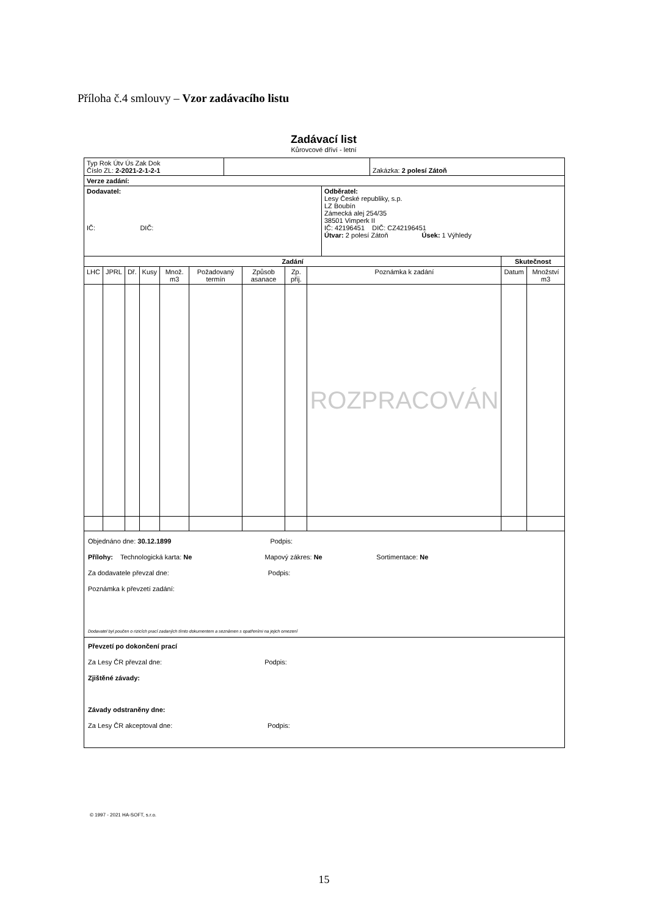Příloha č.4 smlouvy – Vzor zadávacího listu
Zadávací list
Kůrovcové dříví - letní
| Typ Rok Útv Ús Zak Dok Číslo ZL: 2-2021-2-1-2-1 | | Zakázka: 2 polesí Zátoň |
| Verze zadání: | | |
| Dodavatel: IČ: DIČ: | Odběratel: Lesy České republiky, s.p. LZ Boubín Zámecká alej 254/35 38501 Vimperk II IČ: 42196451 DIČ: CZ42196451 Útvar: 2 polesí Zátoň Úsek: 1 Výhledy |
| Zadání | | | | | | | | | Skutečnost | |
| --- | --- | --- | --- | --- | --- | --- | --- | --- | --- | --- |
| LHC | JPRL | Dř. | Kusy | Množ. m3 | Požadovaný termín | Způsob asanace | Zp. přij. | Poznámka k zadání | Datum | Množství m3 |
| | | | | | | | | ROZPRACOVÁN | | |
Objednáno dne: 30.12.1899 Podpis:
Přílohy: Technologická karta: Ne Mapový zákres: Ne Sortimentace: Ne
Za dodavatele převzal dne: Podpis:
Poznámka k převzetí zadání:
Dodavatel byl poučen o rizicích prací zadaných tímto dokumentem a seznámen s opatřeními na jejich omezení
Převzetí po dokončení prací
Za Lesy ČR převzal dne: Podpis:
Zjištěné závady:
Závady odstraněny dne:
Za Lesy ČR akceptoval dne: Podpis:
© 1997 - 2021 HA-SOFT, s.r.o.
15